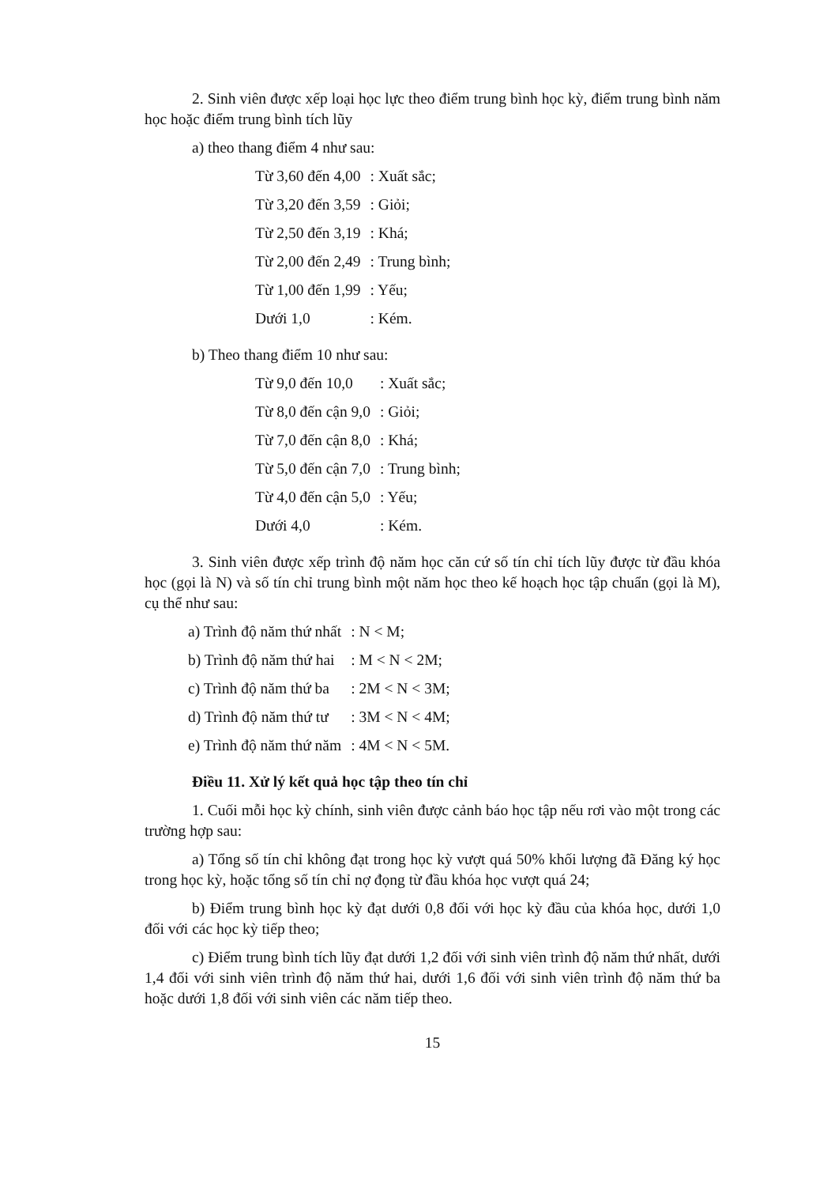2. Sinh viên được xếp loại học lực theo điểm trung bình học kỳ, điểm trung bình năm học hoặc điểm trung bình tích lũy
a) theo thang điểm 4 như sau:
| Từ 3,60 đến 4,00 | : Xuất sắc; |
| Từ 3,20 đến 3,59 | : Giỏi; |
| Từ 2,50 đến 3,19 | : Khá; |
| Từ 2,00 đến 2,49 | : Trung bình; |
| Từ 1,00 đến 1,99 | : Yếu; |
| Dưới 1,0 | : Kém. |
b) Theo thang điểm 10 như sau:
| Từ 9,0 đến 10,0 | : Xuất sắc; |
| Từ 8,0 đến cận 9,0 | : Giỏi; |
| Từ 7,0 đến cận 8,0 | : Khá; |
| Từ 5,0 đến cận 7,0 | : Trung bình; |
| Từ 4,0 đến cận 5,0 | : Yếu; |
| Dưới 4,0 | : Kém. |
3. Sinh viên được xếp trình độ năm học căn cứ số tín chỉ tích lũy được từ đầu khóa học (gọi là N) và số tín chỉ trung bình một năm học theo kế hoạch học tập chuẩn (gọi là M), cụ thể như sau:
| a) Trình độ năm thứ nhất | : N < M; |
| b) Trình độ năm thứ hai | : M < N < 2M; |
| c) Trình độ năm thứ ba | : 2M < N < 3M; |
| d) Trình độ năm thứ tư | : 3M < N < 4M; |
| e) Trình độ năm thứ năm | : 4M < N < 5M. |
Điều 11. Xử lý kết quả học tập theo tín chỉ
1. Cuối mỗi học kỳ chính, sinh viên được cảnh báo học tập nếu rơi vào một trong các trường hợp sau:
a) Tổng số tín chỉ không đạt trong học kỳ vượt quá 50% khối lượng đã Đăng ký học trong học kỳ, hoặc tổng số tín chỉ nợ đọng từ đầu khóa học vượt quá 24;
b) Điểm trung bình học kỳ đạt dưới 0,8 đối với học kỳ đầu của khóa học, dưới 1,0 đối với các học kỳ tiếp theo;
c) Điểm trung bình tích lũy đạt dưới 1,2 đối với sinh viên trình độ năm thứ nhất, dưới 1,4 đối với sinh viên trình độ năm thứ hai, dưới 1,6 đối với sinh viên trình độ năm thứ ba hoặc dưới 1,8 đối với sinh viên các năm tiếp theo.
15